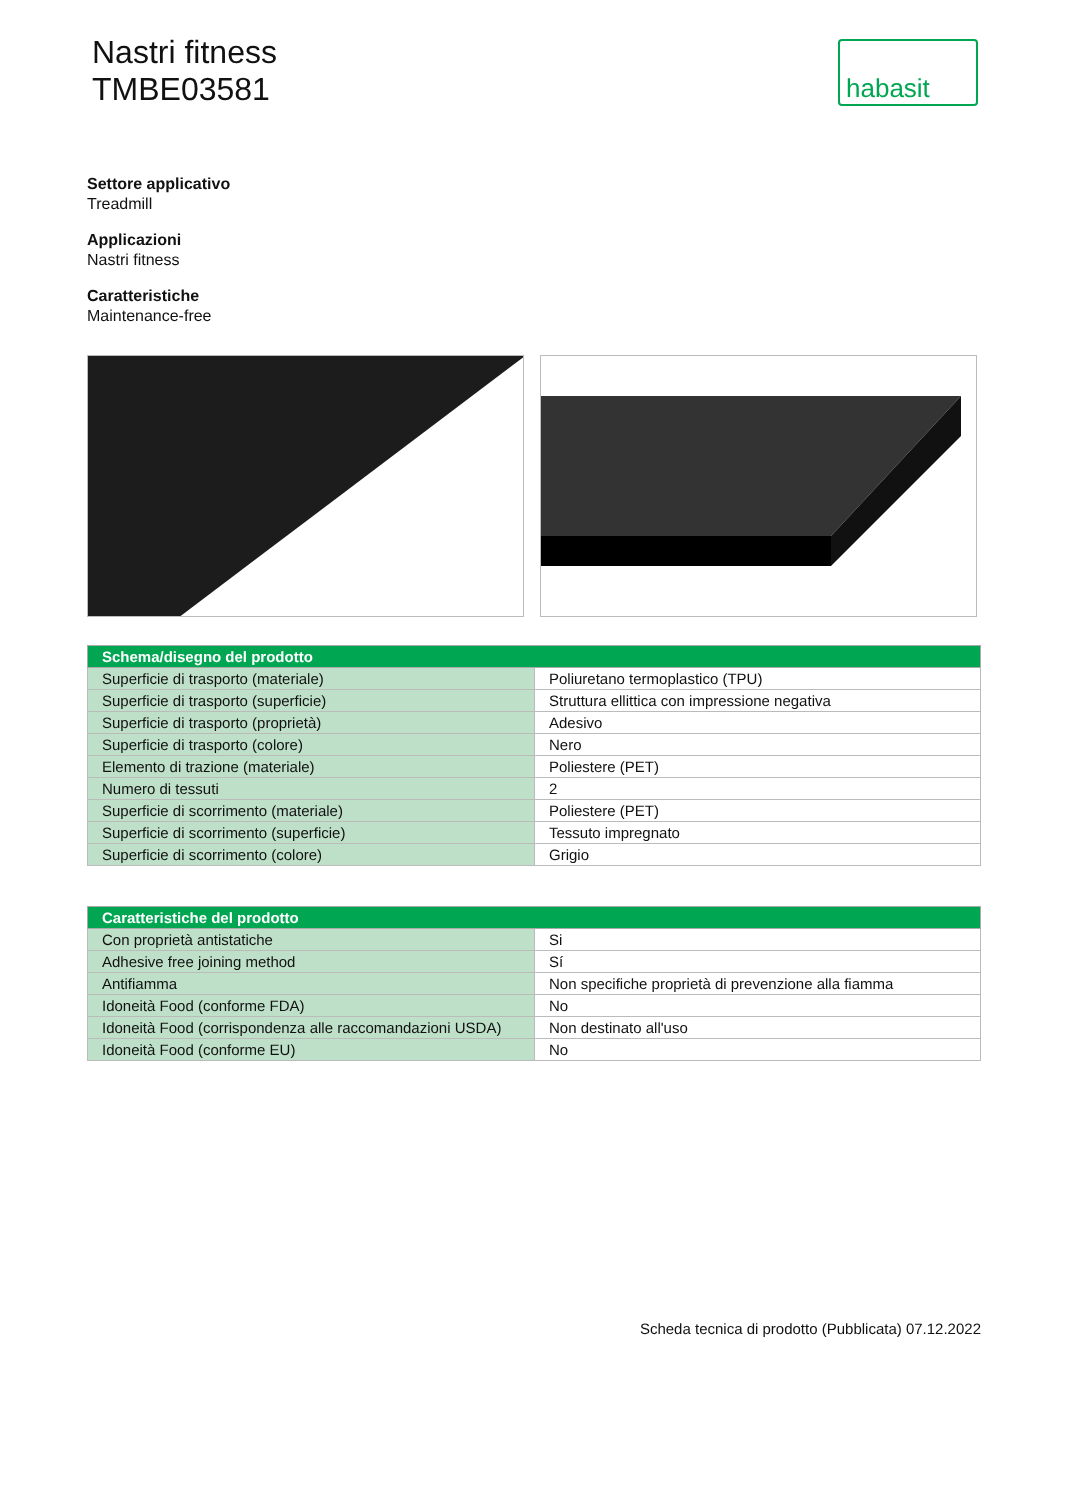Nastri fitness
TMBE03581
habasit
Settore applicativo
Treadmill
Applicazioni
Nastri fitness
Caratteristiche
Maintenance-free
| Schema/disegno del prodotto | |
| --- | --- |
| Superficie di trasporto (materiale) | Poliuretano termoplastico (TPU) |
| Superficie di trasporto (superficie) | Struttura ellittica con impressione negativa |
| Superficie di trasporto (proprietà) | Adesivo |
| Superficie di trasporto (colore) | Nero |
| Elemento di trazione (materiale) | Poliestere (PET) |
| Numero di tessuti | 2 |
| Superficie di scorrimento (materiale) | Poliestere (PET) |
| Superficie di scorrimento (superficie) | Tessuto impregnato |
| Superficie di scorrimento (colore) | Grigio |
| Caratteristiche del prodotto | |
| --- | --- |
| Con proprietà antistatiche | Si |
| Adhesive free joining method | Sí |
| Antifiamma | Non specifiche proprietà di prevenzione alla fiamma |
| Idoneità Food (conforme FDA) | No |
| Idoneità Food (corrispondenza alle raccomandazioni USDA) | Non destinato all'uso |
| Idoneità Food (conforme EU) | No |
Scheda tecnica di prodotto (Pubblicata) 07.12.2022